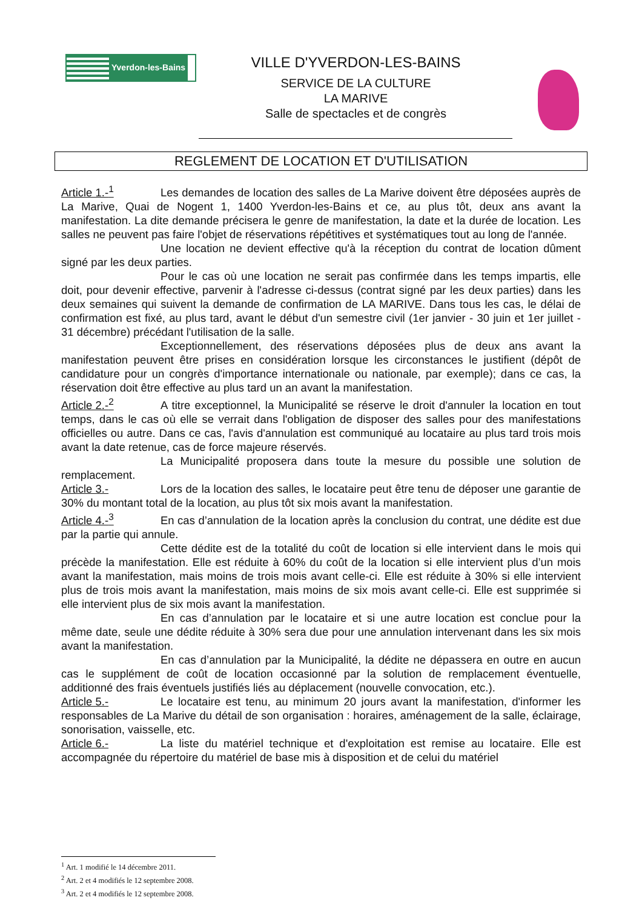Yverdon-les-Bains
VILLE D'YVERDON-LES-BAINS
SERVICE DE LA CULTURE
LA MARIVE
Salle de spectacles et de congrès
REGLEMENT DE LOCATION ET D'UTILISATION
Article 1.-<sup>1</sup> Les demandes de location des salles de La Marive doivent être déposées auprès de La Marive, Quai de Nogent 1, 1400 Yverdon-les-Bains et ce, au plus tôt, deux ans avant la manifestation. La dite demande précisera le genre de manifestation, la date et la durée de location. Les salles ne peuvent pas faire l'objet de réservations répétitives et systématiques tout au long de l'année.
Une location ne devient effective qu'à la réception du contrat de location dûment signé par les deux parties.
Pour le cas où une location ne serait pas confirmée dans les temps impartis, elle doit, pour devenir effective, parvenir à l'adresse ci-dessus (contrat signé par les deux parties) dans les deux semaines qui suivent la demande de confirmation de LA MARIVE. Dans tous les cas, le délai de confirmation est fixé, au plus tard, avant le début d'un semestre civil (1er janvier - 30 juin et 1er juillet - 31 décembre) précédant l'utilisation de la salle.
Exceptionnellement, des réservations déposées plus de deux ans avant la manifestation peuvent être prises en considération lorsque les circonstances le justifient (dépôt de candidature pour un congrès d'importance internationale ou nationale, par exemple); dans ce cas, la réservation doit être effective au plus tard un an avant la manifestation.
Article 2.-<sup>2</sup> A titre exceptionnel, la Municipalité se réserve le droit d'annuler la location en tout temps, dans le cas où elle se verrait dans l'obligation de disposer des salles pour des manifestations officielles ou autre. Dans ce cas, l'avis d'annulation est communiqué au locataire au plus tard trois mois avant la date retenue, cas de force majeure réservés.
La Municipalité proposera dans toute la mesure du possible une solution de remplacement.
Article 3.- Lors de la location des salles, le locataire peut être tenu de déposer une garantie de 30% du montant total de la location, au plus tôt six mois avant la manifestation.
Article 4.-<sup>3</sup> En cas d’annulation de la location après la conclusion du contrat, une dédite est due par la partie qui annule.
Cette dédite est de la totalité du coût de location si elle intervient dans le mois qui précède la manifestation. Elle est réduite à 60% du coût de la location si elle intervient plus d’un mois avant la manifestation, mais moins de trois mois avant celle-ci. Elle est réduite à 30% si elle intervient plus de trois mois avant la manifestation, mais moins de six mois avant celle-ci. Elle est supprimée si elle intervient plus de six mois avant la manifestation.
En cas d’annulation par le locataire et si une autre location est conclue pour la même date, seule une dédite réduite à 30% sera due pour une annulation intervenant dans les six mois avant la manifestation.
En cas d’annulation par la Municipalité, la dédite ne dépassera en outre en aucun cas le supplément de coût de location occasionné par la solution de remplacement éventuelle, additionné des frais éventuels justifiés liés au déplacement (nouvelle convocation, etc.).
Article 5.- Le locataire est tenu, au minimum 20 jours avant la manifestation, d'informer les responsables de La Marive du détail de son organisation : horaires, aménagement de la salle, éclairage, sonorisation, vaisselle, etc.
Article 6.- La liste du matériel technique et d'exploitation est remise au locataire. Elle est accompagnée du répertoire du matériel de base mis à disposition et de celui du matériel
<sup>1</sup> Art. 1 modifié le 14 décembre 2011.
<sup>2</sup> Art. 2 et 4 modifiés le 12 septembre 2008.
<sup>3</sup> Art. 2 et 4 modifiés le 12 septembre 2008.